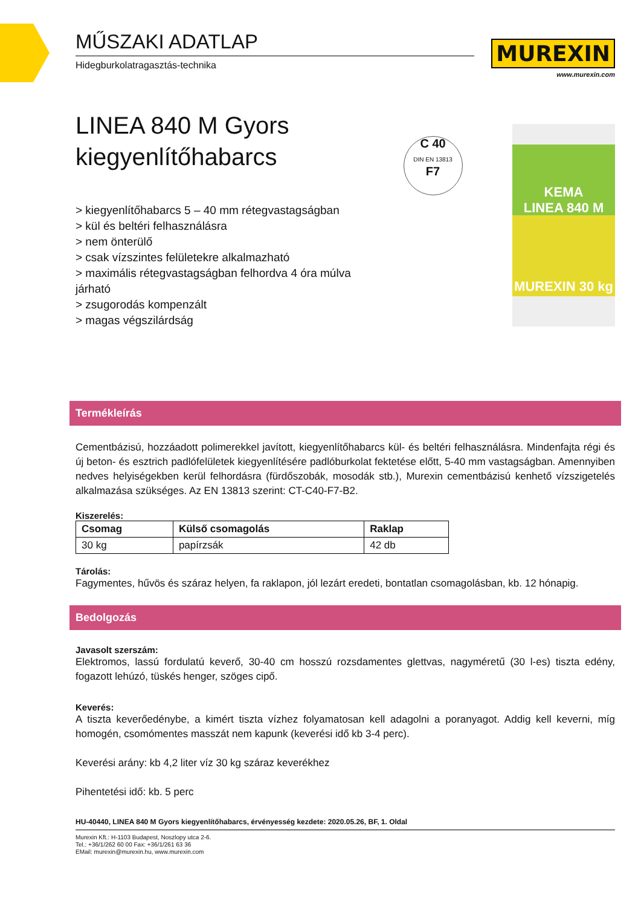MŰSZAKI ADATLAP
Hidegburkolatragasztás-technika
MUREXIN
www.murexin.com
LINEA 840 M Gyors
kiegyenlítőhabarcs
> kiegyenlítőhabarcs 5 – 40 mm rétegvastagságban
> kül és beltéri felhasználásra
> nem önterülő
> csak vízszintes felületekre alkalmazható
> maximális rétegvastagságban felhordva 4 óra múlva járható
> zsugorodás kompenzált
> magas végszilárdság
C 40
DIN EN 13813
F7
KEMA
LINEA 840 M
MUREXIN 30 kg
Termékleírás
Cementbázisú, hozzáadott polimerekkel javított, kiegyenlítőhabarcs kül- és beltéri felhasználásra. Mindenfajta régi és új beton- és esztrich padlófelületek kiegyenlítésére padlóburkolat fektetése előtt, 5-40 mm vastagságban. Amennyiben nedves helyiségekben kerül felhordásra (fürdőszobák, mosodák stb.), Murexin cementbázisú kenhető vízszigetelés alkalmazása szükséges. Az EN 13813 szerint: CT-C40-F7-B2.
Kiszerelés:
| Csomag | Külső csomagolás | Raklap |
| --- | --- | --- |
| 30 kg | papírzsák | 42 db |
Tárolás:
Fagymentes, hűvös és száraz helyen, fa raklapon, jól lezárt eredeti, bontatlan csomagolásban, kb. 12 hónapig.
Bedolgozás
Javasolt szerszám:
Elektromos, lassú fordulatú keverő, 30-40 cm hosszú rozsdamentes glettvas, nagyméretű (30 l-es) tiszta edény, fogazott lehúzó, tüskés henger, szöges cipő.
Keverés:
A tiszta keverőedénybe, a kimért tiszta vízhez folyamatosan kell adagolni a poranyagot. Addig kell keverni, míg homogén, csomómentes masszát nem kapunk (keverési idő kb 3-4 perc).
Keverési arány: kb 4,2 liter víz 30 kg száraz keverékhez
Pihentetési idő: kb. 5 perc
HU-40440, LINEA 840 M Gyors kiegyenlítőhabarcs, érvényesség kezdete: 2020.05.26, BF, 1. Oldal
Murexin Kft.: H-1103 Budapest, Noszlopy utca 2-6.
Tel.: +36/1/262 60 00 Fax: +36/1/261 63 36
EMail: murexin@murexin.hu, www.murexin.com